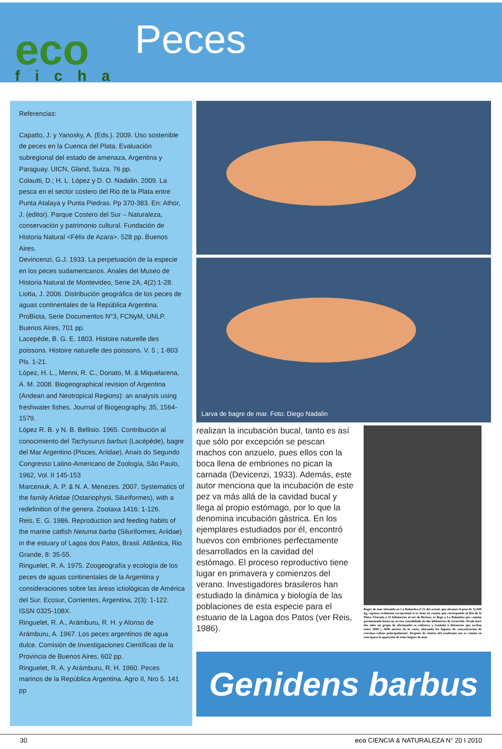eco
ficha
Peces
Referencias:
Capatto, J. y Yanosky, A. (Eds.). 2009. Uso sostenible de peces en la Cuenca del Plata. Evaluación subregional del estado de amenaza, Argentina y Paraguay. UICN, Gland, Suiza. 76 pp.
Colautti, D.; H. L. López y D. O. Nadalin. 2009. La pesca en el sector costero del Rio de la Plata entre Punta Atalaya y Punta Piedras. Pp 370-383. En: Athor, J. (editor). Parque Costero del Sur – Naturaleza, conservación y patrimonio cultural. Fundación de Historia Natural <Félix de Azara>. 528 pp. Buenos Aires.
Devincenzi, G.J. 1933. La perpetuación de la especie en los peces sudamericanos. Anales del Museo de Historia Natural de Montevideo, Serie 2A, 4(2):1-28.
Liotta, J. 2006. Distribución geográfica de los peces de aguas continentales de la República Argentina. ProBiota, Serie Documentos N°3, FCNyM, UNLP. Buenos Aires, 701 pp.
Lacepède, B. G. E. 1803. Histoire naturelle des poissons. Histoire naturelle des poissons. V. 5 ; 1-803 Pls. 1-21.
López, H. L., Menni, R. C., Donato, M. & Miquelarena, A. M. 2008. Biogeographical revision of Argentina (Andean and Neotropical Regions): an analysis using freshwater fishes. Journal of Biogeography, 35, 1564-1579.
López R. B. y N. B. Bellisio. 1965. Contribución al conocimiento del Tachysurus barbus (Lacépède), bagre del Mar Argentino (Pisces, Ariidae). Anais do Segundo Congresso Latino-Americano de Zoología, São Paulo, 1962, Vol. II 145-153
Marceniuk, A. P. & N. A. Menezes. 2007. Systematics of the family Ariidae (Ostariophysi, Siluriformes), with a redefinition of the genera. Zootaxa 1416: 1-126.
Reis, E. G. 1986. Reproduction and feeding habits of the marine catfish Netuma barba (Siluriformes, Ariidae) in the estuary of Lagoa dos Patos, Brasil. Atlântica, Rio Grande, 8: 35-55.
Ringuelet, R. A. 1975. Zoogeografía y ecología de los peces de aguas continentales de la Argentina y consideraciones sobre las áreas ictiológicas de América del Sur. Ecosur, Corrientes, Argentina, 2(3): 1-122. ISSN 0325-108X.
Ringuelet, R. A., Arámburu, R. H. y Alonso de Arámburu, A. 1967. Los peces argentinos de agua dulce. Comisión de Investigaciones Científicas de la Provincia de Buenos Aires, 602 pp.
Ringuelet, R. A. y Arámburu, R. H. 1960. Peces marinos de la República Argentina. Agro II, Nro 5. 141 pp
Larva de bagre de mar. Foto: Diego Nadalin
realizan la incubación bucal, tanto es así que sólo por excepción se pescan machos con anzuelo, pues ellos con la boca llena de embriones no pican la carnada (Devicenzi, 1933). Además, este autor menciona que la incubación de este pez va más allá de la cavidad bucal y llega al propio estómago, por lo que la denomina incubación gástrica. En los ejemplares estudiados por él, encontró huevos con embriones perfectamente desarrollados en la cavidad del estómago. El proceso reproductivo tiene lugar en primavera y comienzos del verano. Investigadores brasileros han estudiado la dinámica y biología de las poblaciones de esta especie para el estuario de la Lagoa dos Patos (ver Reis, 1986).
Bagre de mar obtenido en La Balandra el 22 del actual, que alcanzó el peso de 11,600 kg, captura realmente excepcional si se tiene en cuenta que corresponde al Río de la Plata. Ubicada a 25 kilómetros al sur de Berisso, se llega a La Balandra por camino pavimentado hasta un acceso consolidado de dos kilómetros de recorrido. Desde hace dos años un grupo de aficionados se embarca y traslada a distancias que oscilan entre 2000 y 3000 metros de la costa, ubicando los lugares de concentración de corvinas rubias principalmente. Después de vientos del cuadrante sur es común en esta época la aparición de estos bagres de mar
Genidens barbus
30 eco CIENCIA & NATURALEZA N° 20 I 2010